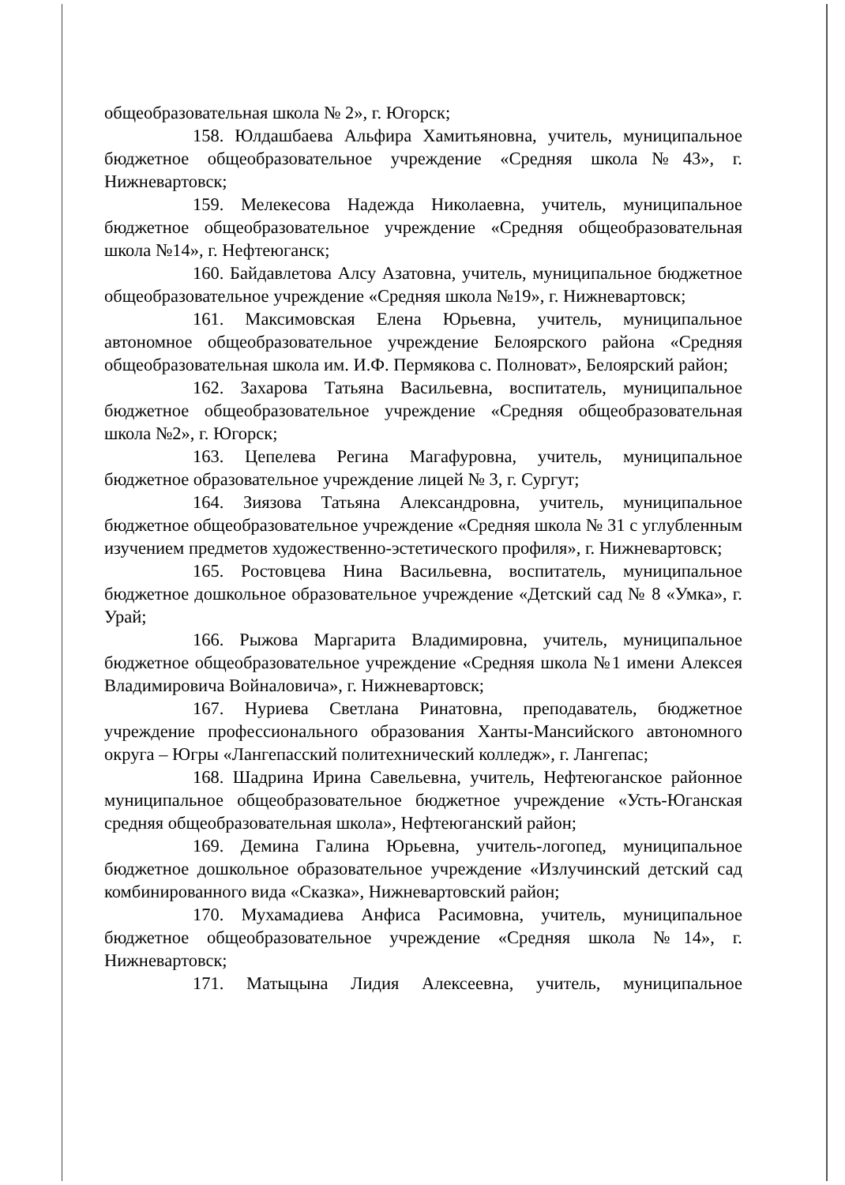общеобразовательная школа № 2», г. Югорск;
158. Юлдашбаева Альфира Хамитьяновна, учитель, муниципальное бюджетное общеобразовательное учреждение «Средняя школа№43», г. Нижневартовск;
159. Мелекесова Надежда Николаевна, учитель, муниципальное бюджетное общеобразовательное учреждение «Средняя общеобразовательная школа №14», г. Нефтеюганск;
160. Байдавлетова Алсу Азатовна, учитель, муниципальное бюджетное общеобразовательное учреждение «Средняя школа №19», г. Нижневартовск;
161. Максимовская Елена Юрьевна, учитель, муниципальное автономное общеобразовательное учреждение Белоярского района «Средняя общеобразовательная школа им. И.Ф. Пермякова с. Полноват», Белоярский район;
162. Захарова Татьяна Васильевна, воспитатель, муниципальное бюджетное общеобразовательное учреждение «Средняя общеобразовательная школа №2», г. Югорск;
163. Цепелева Регина Магафуровна, учитель, муниципальное бюджетное образовательное учреждение лицей № 3, г. Сургут;
164. Зиязова Татьяна Александровна, учитель, муниципальное бюджетное общеобразовательное учреждение «Средняя школа № 31 с углубленным изучением предметов художественно-эстетического профиля», г. Нижневартовск;
165. Ростовцева Нина Васильевна, воспитатель, муниципальное бюджетное дошкольное образовательное учреждение «Детский сад № 8 «Умка», г. Урай;
166. Рыжова Маргарита Владимировна, учитель, муниципальное бюджетное общеобразовательное учреждение «Средняя школа №1 имени Алексея Владимировича Войналовича», г. Нижневартовск;
167. Нуриева Светлана Ринатовна, преподаватель, бюджетное учреждение профессионального образования Ханты-Мансийского автономного округа – Югры «Лангепасский политехнический колледж», г. Лангепас;
168. Шадрина Ирина Савельевна, учитель, Нефтеюганское районное муниципальное общеобразовательное бюджетное учреждение «Усть-Юганская средняя общеобразовательная школа», Нефтеюганский район;
169. Демина Галина Юрьевна, учитель-логопед, муниципальное бюджетное дошкольное образовательное учреждение «Излучинский детский сад комбинированного вида «Сказка», Нижневартовский район;
170. Мухамадиева Анфиса Расимовна, учитель, муниципальное бюджетное общеобразовательное учреждение «Средняя школа №14», г. Нижневартовск;
171. Матыцына Лидия Алексеевна, учитель, муниципальное